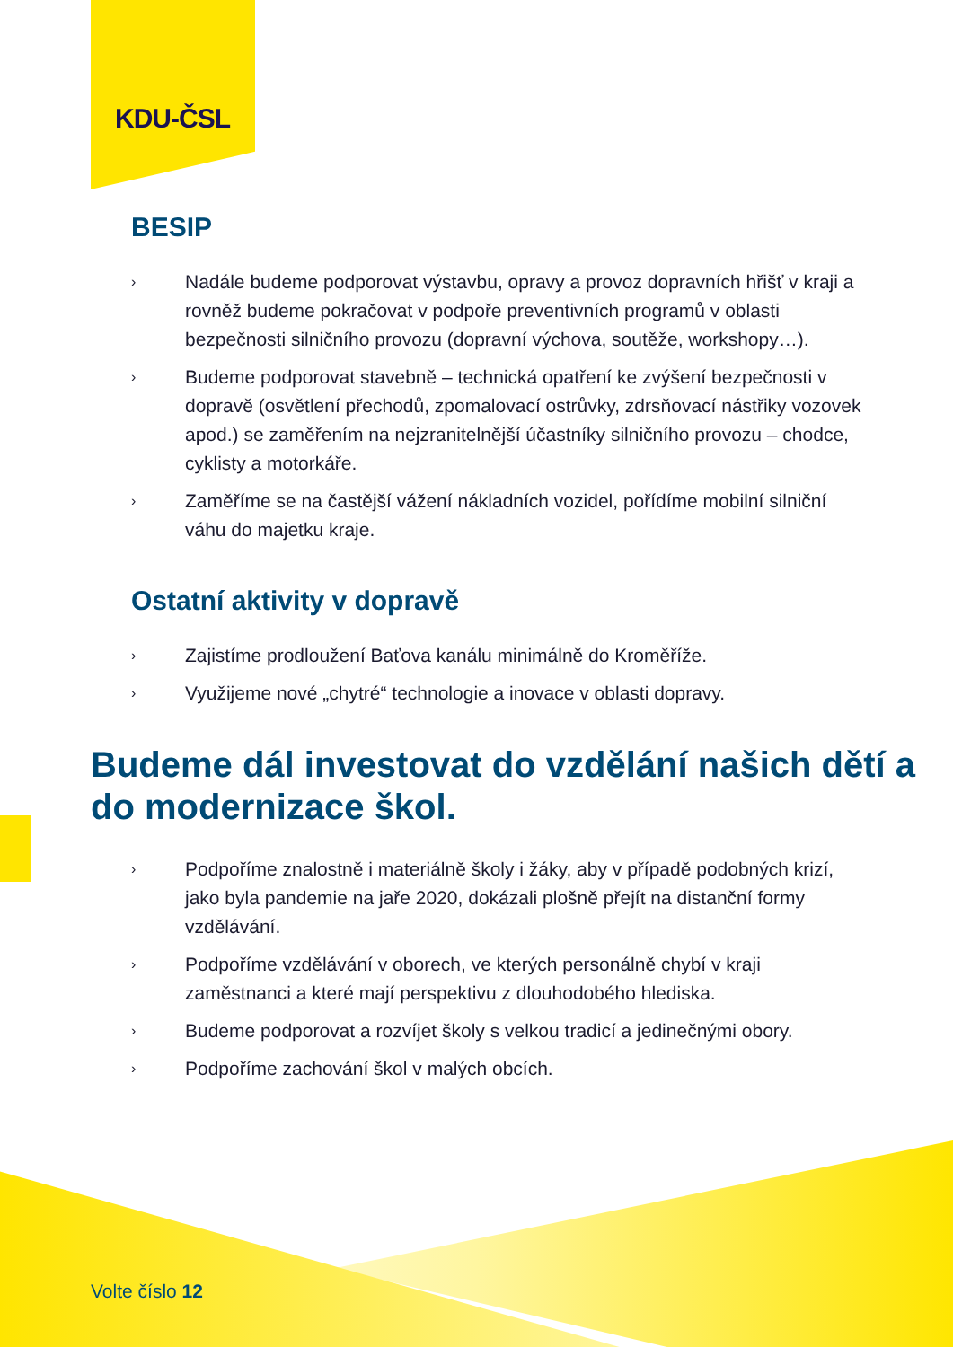KDU-ČSL
BESIP
› Nadále budeme podporovat výstavbu, opravy a provoz dopravních hřišť v kraji a rovněž budeme pokračovat v podpoře preventivních programů v oblasti bezpečnosti silničního provozu (dopravní výchova, soutěže, workshopy…).
› Budeme podporovat stavebně – technická opatření ke zvýšení bezpečnosti v dopravě (osvětlení přechodů, zpomalovací ostrůvky, zdrsňovací nástřiky vozovek apod.) se zaměřením na nejzranitelnější účastníky silničního provozu – chodce, cyklisty a motorkáře.
› Zaměříme se na častější vážení nákladních vozidel, pořídíme mobilní silniční váhu do majetku kraje.
Ostatní aktivity v dopravě
› Zajistíme prodloužení Baťova kanálu minimálně do Kroměříže.
› Využijeme nové „chytré“ technologie a inovace v oblasti dopravy.
Budeme dál investovat do vzdělání našich dětí a do modernizace škol.
› Podpoříme znalostně i materiálně školy i žáky, aby v případě podobných krizí, jako byla pandemie na jaře 2020, dokázali plošně přejít na distanční formy vzdělávání.
› Podpoříme vzdělávání v oborech, ve kterých personálně chybí v kraji zaměstnanci a které mají perspektivu z dlouhodobého hlediska.
› Budeme podporovat a rozvíjet školy s velkou tradicí a jedinečnými obory.
› Podpoříme zachování škol v malých obcích.
Volte číslo 12